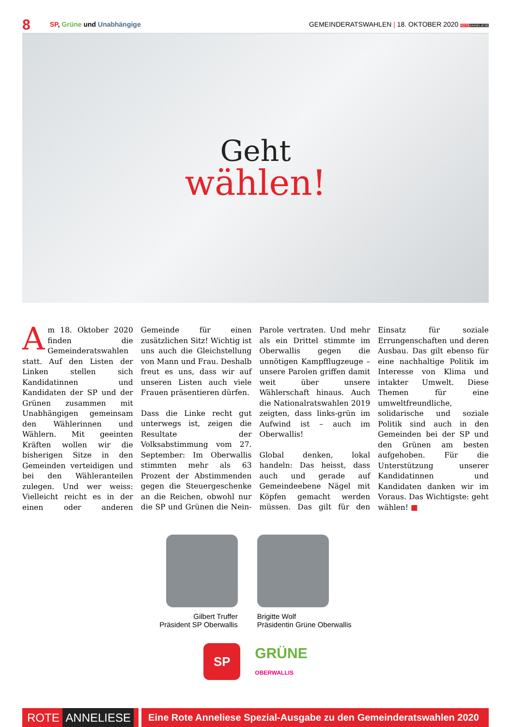8 SP, Grüne und Unabhängige GEMEINDERATSWAHLEN | 18. OKTOBER 2020 ROTE ANNELIESE
Geht
wählen!
Am 18. Oktober 2020 finden die Gemeinderatswahlen statt. Auf den Listen der Linken stellen sich Kandidatinnen und Kandidaten der SP und der Grünen zusammen mit Unabhängigen gemeinsam den Wählerinnen und Wählern. Mit geeinten Kräften wollen wir die bisherigen Sitze in den Gemeinden verteidigen und bei den Wähleranteilen zulegen. Und wer weiss: Vielleicht reicht es in der einen oder anderen Gemeinde für einen zusätzlichen Sitz! Wichtig ist uns auch die Gleichstellung von Mann und Frau. Deshalb freut es uns, dass wir auf unseren Listen auch viele Frauen präsentieren dürfen.
Dass die Linke recht gut unterwegs ist, zeigen die Resultate der Volksabstimmung vom 27. September: Im Oberwallis stimmten mehr als 63 Prozent der Abstimmenden gegen die Steuergeschenke an die Reichen, obwohl nur die SP und Grünen die Nein-Parole vertraten. Und mehr als ein Drittel stimmte im Oberwallis gegen die unnötigen Kampfflugzeuge – unsere Parolen griffen damit weit über unsere Wählerschaft hinaus. Auch die Nationalratswahlen 2019 zeigten, dass links-grün im Aufwind ist – auch im Oberwallis!
Global denken, lokal handeln: Das heisst, dass auch und gerade auf Gemeindeebene Nägel mit Köpfen gemacht werden müssen. Das gilt für den Einsatz für soziale Errungenschaften und deren Ausbau. Das gilt ebenso für eine nachhaltige Politik im Interesse von Klima und intakter Umwelt. Diese Themen für eine umweltfreundliche, solidarische und soziale Politik sind auch in den Gemeinden bei der SP und den Grünen am besten aufgehoben. Für die Unterstützung unserer Kandidatinnen und Kandidaten danken wir im Voraus. Das Wichtigste: geht wählen! ■
Gilbert Truffer
Präsident SP Oberwallis
Brigitte Wolf
Präsidentin Grüne Oberwallis
SP
GRÜNE
OBERWALLIS
ROTE ANNELIESE
Eine Rote Anneliese Spezial-Ausgabe zu den Gemeinderatswahlen 2020